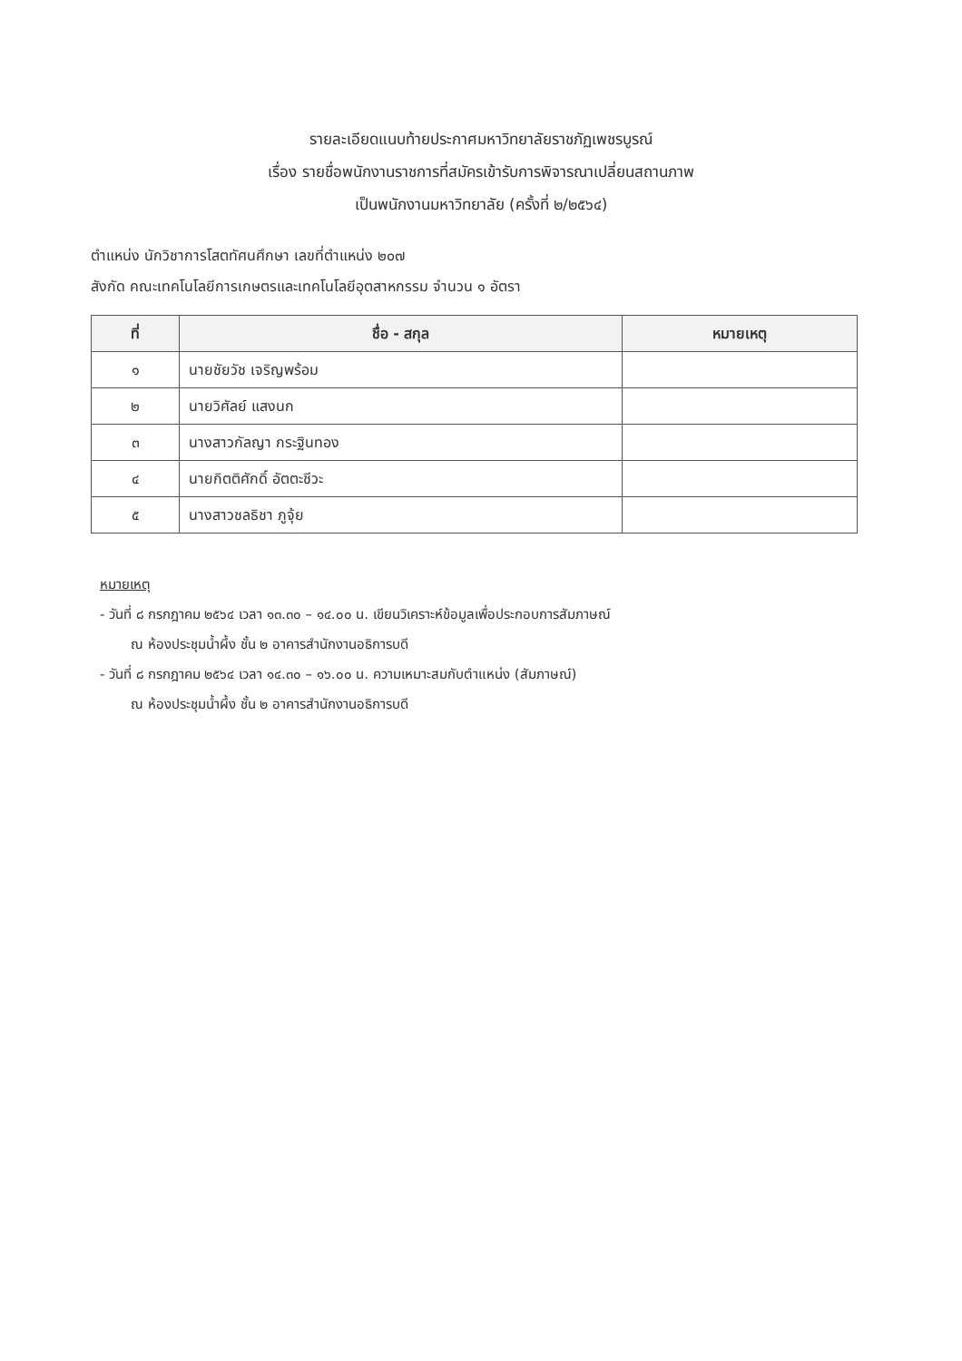รายละเอียดแนบท้ายประกาศมหาวิทยาลัยราชภัฏเพชรบูรณ์
เรื่อง รายชื่อพนักงานราชการที่สมัครเข้ารับการพิจารณาเปลี่ยนสถานภาพ
เป็นพนักงานมหาวิทยาลัย (ครั้งที่ ๒/๒๕๖๔)
ตำแหน่ง นักวิชาการโสตทัศนศึกษา เลขที่ตำแหน่ง ๒๐๗
สังกัด คณะเทคโนโลยีการเกษตรและเทคโนโลยีอุตสาหกรรม จำนวน ๑ อัตรา
| ที่ | ชื่อ - สกุล | หมายเหตุ |
| --- | --- | --- |
| ๑ | นายชัยวัช เจริญพร้อม | |
| ๒ | นายวิศัลย์ แสงนก | |
| ๓ | นางสาวกัลญา กระฐินทอง | |
| ๔ | นายกิตติศักดิ์ อัตตะชีวะ | |
| ๕ | นางสาวชลธิชา ภูจุ้ย | |
หมายเหตุ
- วันที่ ๘ กรกฎาคม ๒๕๖๔ เวลา ๑๓.๓๐ – ๑๔.๐๐ น. เขียนวิเคราะห์ข้อมูลเพื่อประกอบการสัมภาษณ์
ณ ห้องประชุมน้ำผึ้ง ชั้น ๒ อาคารสำนักงานอธิการบดี
- วันที่ ๘ กรกฎาคม ๒๕๖๔ เวลา ๑๔.๓๐ – ๑๖.๐๐ น. ความเหมาะสมกับตำแหน่ง (สัมภาษณ์)
ณ ห้องประชุมน้ำผึ้ง ชั้น ๒ อาคารสำนักงานอธิการบดี